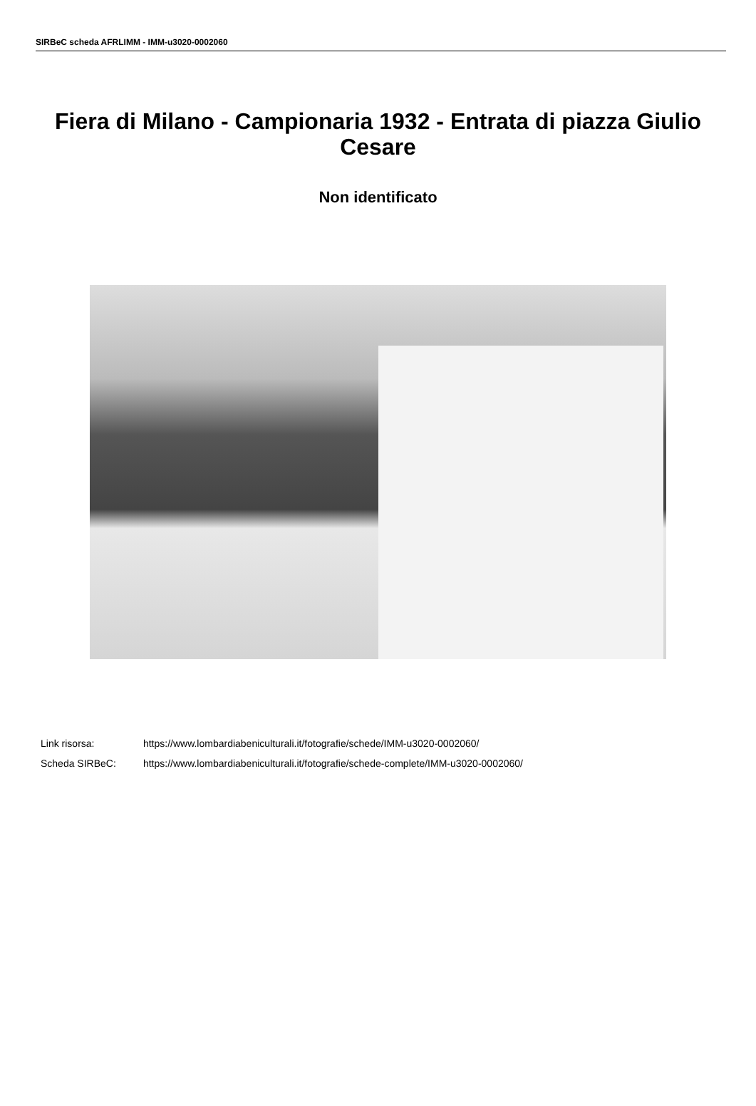SIRBeC scheda AFRLIMM - IMM-u3020-0002060
Fiera di Milano - Campionaria 1932 - Entrata di piazza Giulio Cesare
Non identificato
Link risorsa: https://www.lombardiabeniculturali.it/fotografie/schede/IMM-u3020-0002060/
Scheda SIRBeC: https://www.lombardiabeniculturali.it/fotografie/schede-complete/IMM-u3020-0002060/